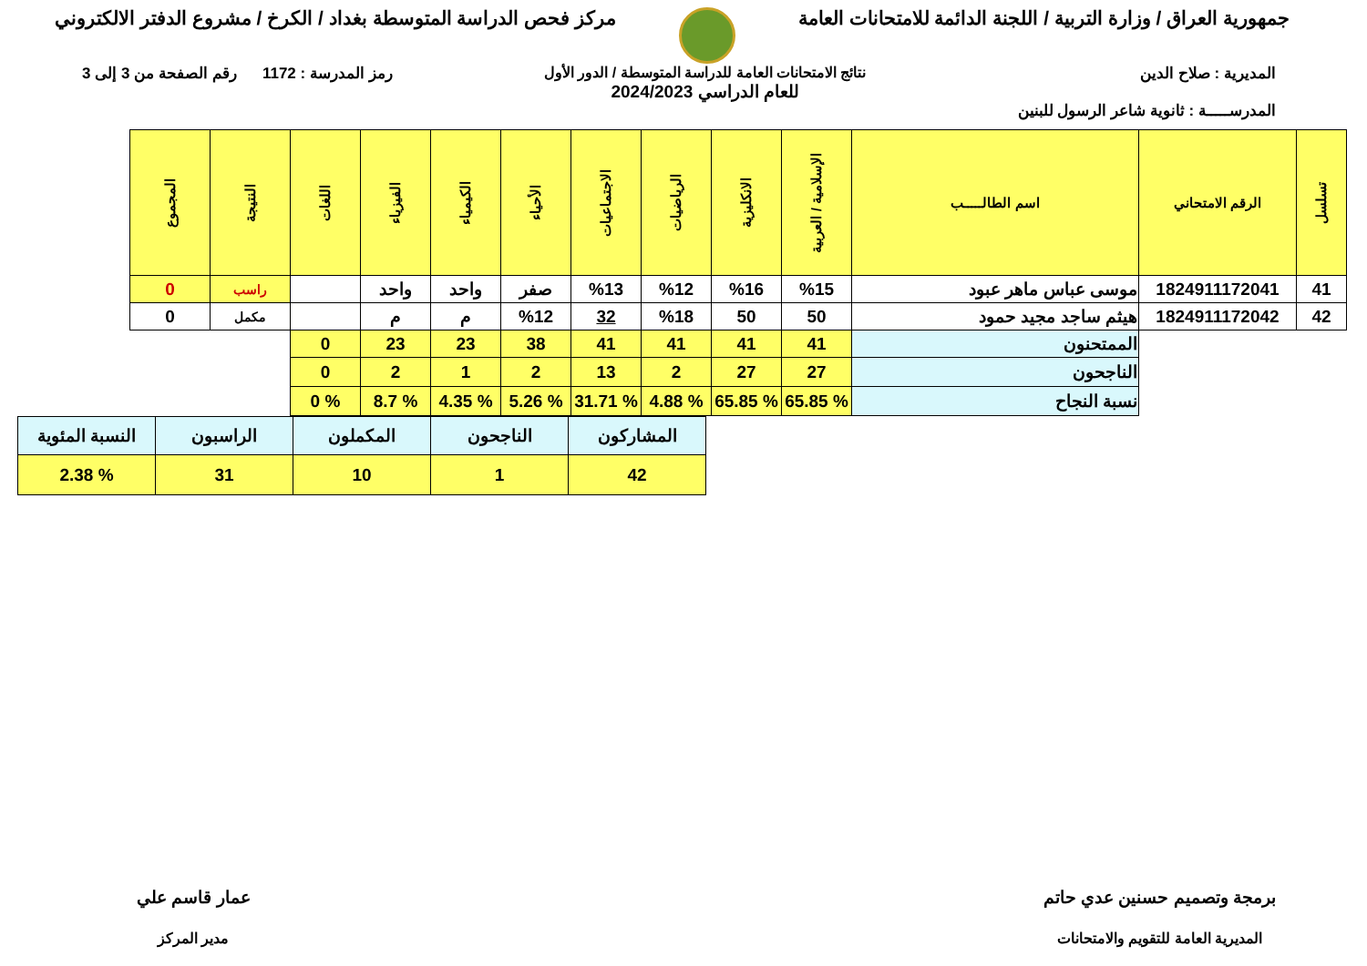جمهورية العراق / وزارة التربية / اللجنة الدائمة للامتحانات العامة
مركز فحص الدراسة المتوسطة بغداد / الكرخ / مشروع الدفتر الالكتروني
المديرية : صلاح الدين
المدرســـــة : ثانوية شاعر الرسول للبنين
نتائج الامتحانات العامة للدراسة المتوسطة / الدور الأول
للعام الدراسي 2024/2023
رمز المدرسة : 1172 رقم الصفحة من 3 إلى 3
| تسلسل | الرقم الامتحاني | اسم الطالـــــب | الإسلامية / العربية | الانكليزية | الرياضيات | الاجتماعيات | الأحياء | الكيمياء | الفيزياء | اللغات | النتيجة | المجموع |
| --- | --- | --- | --- | --- | --- | --- | --- | --- | --- | --- | --- | --- |
| 41 | 1824911172041 | موسى عباس ماهر عبود | %15 | %16 | %12 | %13 | صفر | واحد | واحد | | راسب | 0 |
| 42 | 1824911172042 | هيثم ساجد مجيد حمود | 50 | 50 | %18 | 32 | %12 | م | م | | مكمل | 0 |
| | | الممتحنون | 41 | 41 | 41 | 41 | 38 | 23 | 23 | 0 | | |
| | | الناجحون | 27 | 27 | 2 | 13 | 2 | 1 | 2 | 0 | | |
| | | نسبة النجاح | % 65.85 | % 65.85 | % 4.88 | % 31.71 | % 5.26 | % 4.35 | % 8.7 | % 0 | | |
| المشاركون | الناجحون | المكملون | الراسبون | النسبة المئوية |
| 42 | 1 | 10 | 31 | % 2.38 |
برمجة وتصميم حسنين عدي حاتم
المديرية العامة للتقويم والامتحانات
عمار قاسم علي
مدير المركز